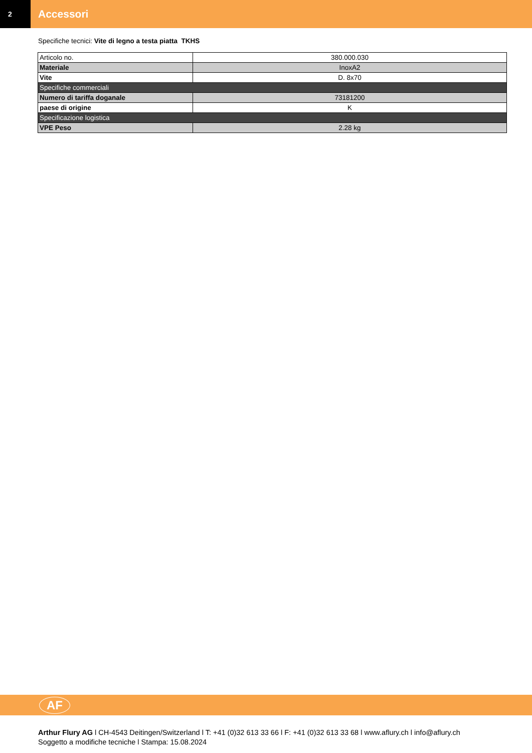2
Accessori
Specifiche tecnici: Vite di legno a testa piatta TKHS
| Articolo no. | 380.000.030 |
| Materiale | InoxA2 |
| Vite | D. 8x70 |
| Specifiche commerciali | |
| Numero di tariffa doganale | 73181200 |
| paese di origine | K |
| Specificazione logistica | |
| VPE Peso | 2.28 kg |
AF
Arthur Flury AG l CH-4543 Deitingen/Switzerland l T: +41 (0)32 613 33 66 l F: +41 (0)32 613 33 68 l www.aflury.ch l info@aflury.ch
Soggetto a modifiche tecniche l Stampa: 15.08.2024